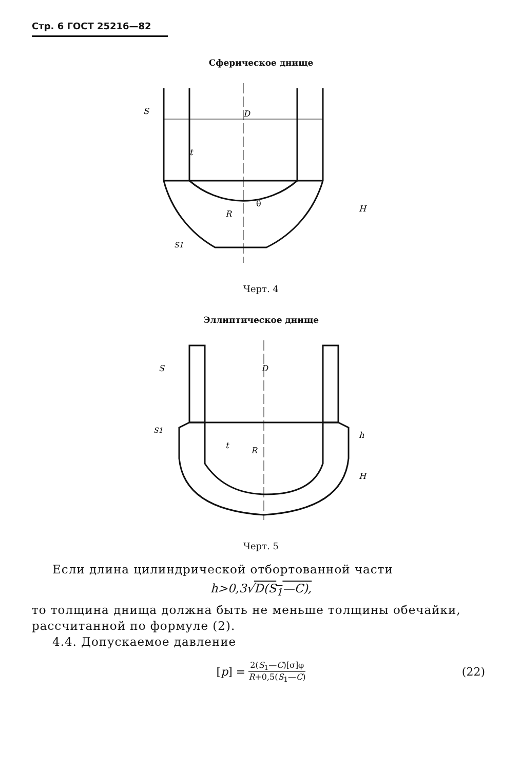Стр. 6 ГОСТ 25216—82
Сферическое днище
D
S
t
θ
R
H
S1
Черт. 4
Эллиптическое днище
D
S
S1
t
R
h
H
Черт. 5
Если длина цилиндрической отбортованной части
h>0,3√D(S<sub>1</sub>—C),
то толщина днища должна быть не меньше толщины обечайки, рассчитанной по формуле (2).
4.4. Допускаемое давление
[p] = 2(S<sub>1</sub>—C)[σ]φ R+0,5(S<sub>1</sub>—C) (22)